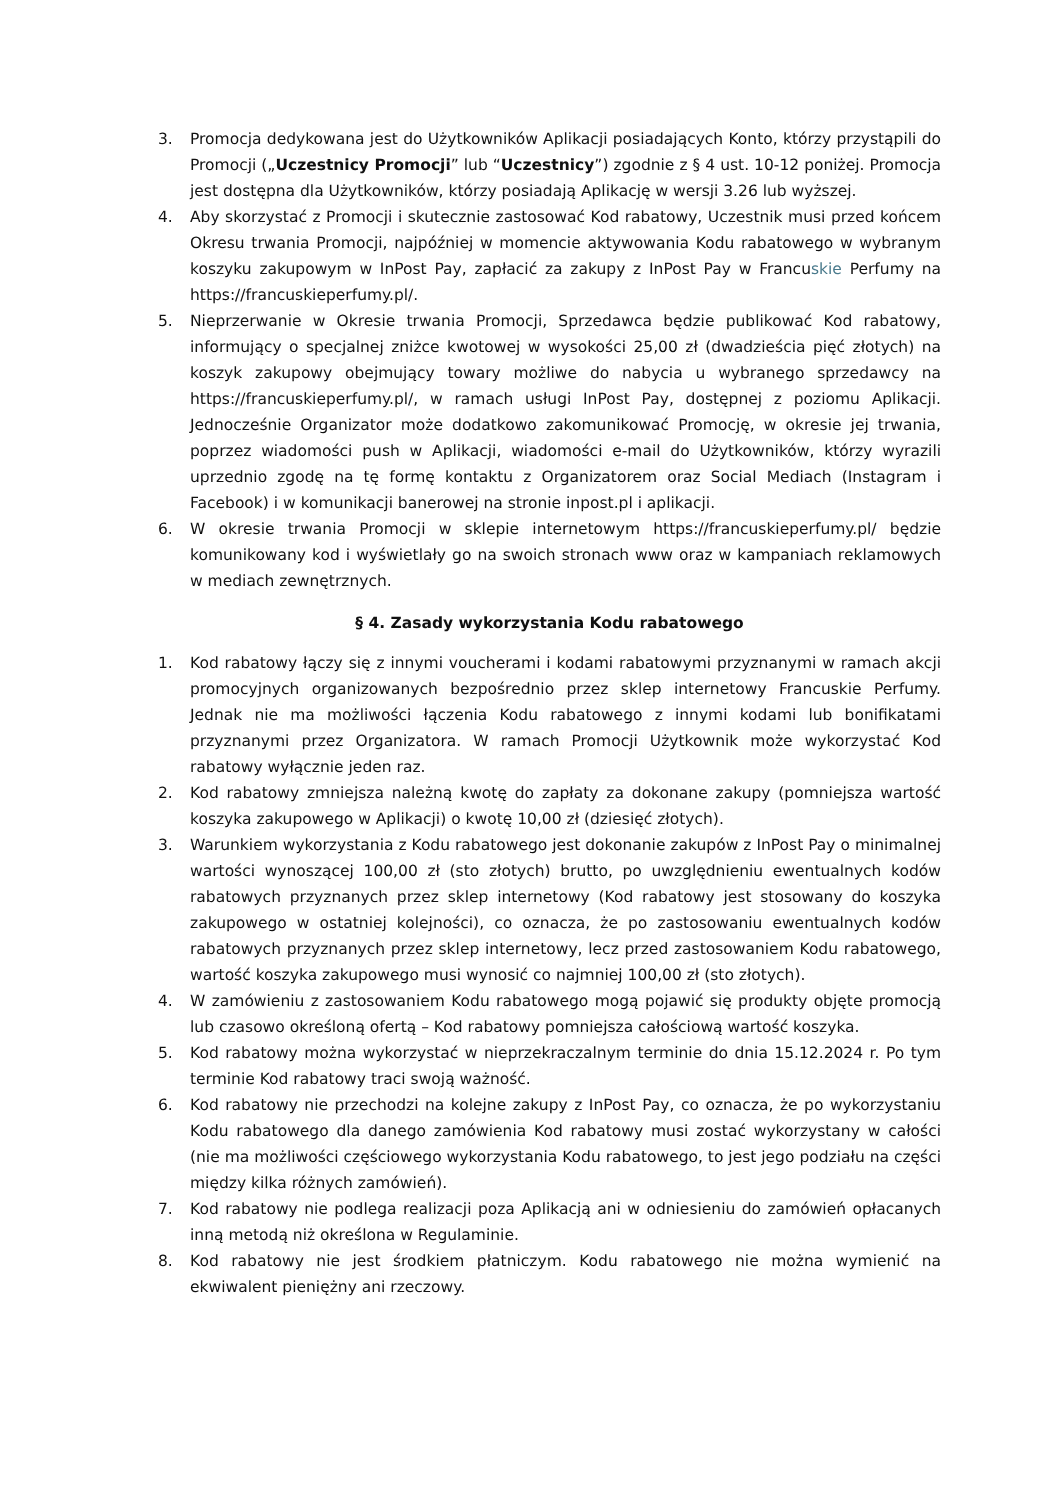3. Promocja dedykowana jest do Użytkowników Aplikacji posiadających Konto, którzy przystąpili do Promocji („Uczestnicy Promocji” lub “Uczestnicy”) zgodnie z § 4 ust. 10-12 poniżej. Promocja jest dostępna dla Użytkowników, którzy posiadają Aplikację w wersji 3.26 lub wyższej.
4. Aby skorzystać z Promocji i skutecznie zastosować Kod rabatowy, Uczestnik musi przed końcem Okresu trwania Promocji, najpóźniej w momencie aktywowania Kodu rabatowego w wybranym koszyku zakupowym w InPost Pay, zapłacić za zakupy z InPost Pay w Francuskie Perfumy na https://francuskieperfumy.pl/.
5. Nieprzerwanie w Okresie trwania Promocji, Sprzedawca będzie publikować Kod rabatowy, informujący o specjalnej zniżce kwotowej w wysokości 25,00 zł (dwadzieścia pięć złotych) na koszyk zakupowy obejmujący towary możliwe do nabycia u wybranego sprzedawcy na https://francuskieperfumy.pl/, w ramach usługi InPost Pay, dostępnej z poziomu Aplikacji. Jednocześnie Organizator może dodatkowo zakomunikować Promocję, w okresie jej trwania, poprzez wiadomości push w Aplikacji, wiadomości e-mail do Użytkowników, którzy wyrazili uprzednio zgodę na tę formę kontaktu z Organizatorem oraz Social Mediach (Instagram i Facebook) i w komunikacji banerowej na stronie inpost.pl i aplikacji.
6. W okresie trwania Promocji w sklepie internetowym https://francuskieperfumy.pl/ będzie komunikowany kod i wyświetlały go na swoich stronach www oraz w kampaniach reklamowych w mediach zewnętrznych.
§ 4. Zasady wykorzystania Kodu rabatowego
1. Kod rabatowy łączy się z innymi voucherami i kodami rabatowymi przyznanymi w ramach akcji promocyjnych organizowanych bezpośrednio przez sklep internetowy Francuskie Perfumy. Jednak nie ma możliwości łączenia Kodu rabatowego z innymi kodami lub bonifikatami przyznanymi przez Organizatora. W ramach Promocji Użytkownik może wykorzystać Kod rabatowy wyłącznie jeden raz.
2. Kod rabatowy zmniejsza należną kwotę do zapłaty za dokonane zakupy (pomniejsza wartość koszyka zakupowego w Aplikacji) o kwotę 10,00 zł (dziesięć złotych).
3. Warunkiem wykorzystania z Kodu rabatowego jest dokonanie zakupów z InPost Pay o minimalnej wartości wynoszącej 100,00 zł (sto złotych) brutto, po uwzględnieniu ewentualnych kodów rabatowych przyznanych przez sklep internetowy (Kod rabatowy jest stosowany do koszyka zakupowego w ostatniej kolejności), co oznacza, że po zastosowaniu ewentualnych kodów rabatowych przyznanych przez sklep internetowy, lecz przed zastosowaniem Kodu rabatowego, wartość koszyka zakupowego musi wynosić co najmniej 100,00 zł (sto złotych).
4. W zamówieniu z zastosowaniem Kodu rabatowego mogą pojawić się produkty objęte promocją lub czasowo określoną ofertą – Kod rabatowy pomniejsza całościową wartość koszyka.
5. Kod rabatowy można wykorzystać w nieprzekraczalnym terminie do dnia 15.12.2024 r. Po tym terminie Kod rabatowy traci swoją ważność.
6. Kod rabatowy nie przechodzi na kolejne zakupy z InPost Pay, co oznacza, że po wykorzystaniu Kodu rabatowego dla danego zamówienia Kod rabatowy musi zostać wykorzystany w całości (nie ma możliwości częściowego wykorzystania Kodu rabatowego, to jest jego podziału na części między kilka różnych zamówień).
7. Kod rabatowy nie podlega realizacji poza Aplikacją ani w odniesieniu do zamówień opłacanych inną metodą niż określona w Regulaminie.
8. Kod rabatowy nie jest środkiem płatniczym. Kodu rabatowego nie można wymienić na ekwiwalent pieniężny ani rzeczowy.